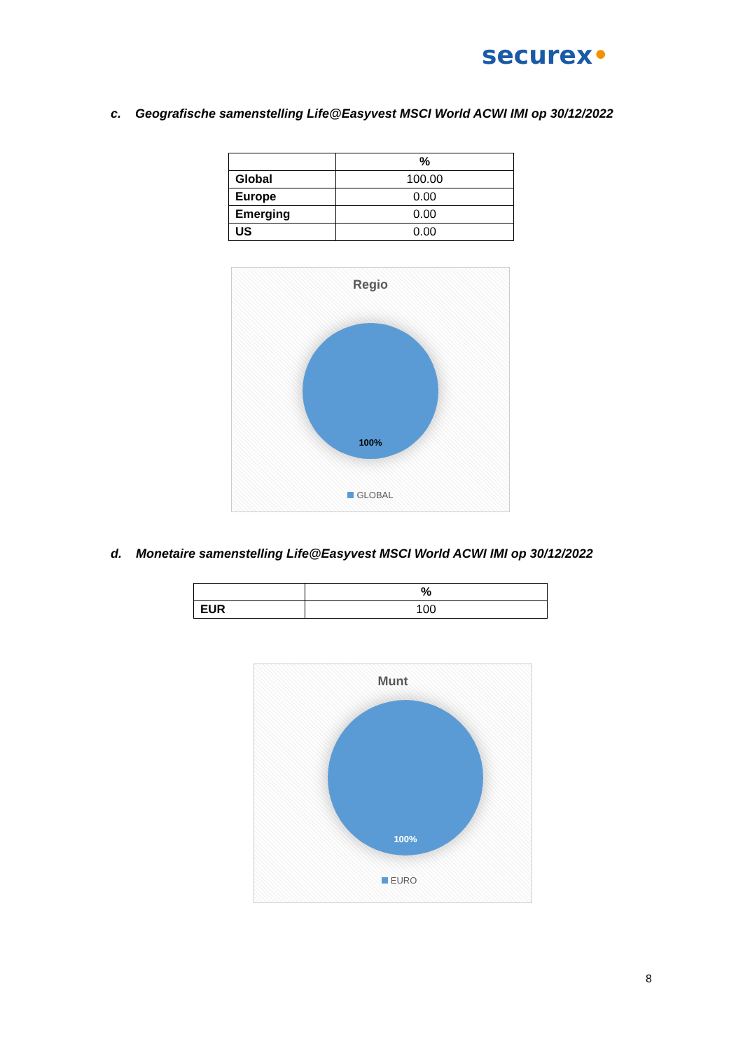securex•
c. Geografische samenstelling Life@Easyvest MSCI World ACWI IMI op 30/12/2022
| | % |
| --- | --- |
| Global | 100.00 |
| Europe | 0.00 |
| Emerging | 0.00 |
| US | 0.00 |
Regio
100%
GLOBAL
d. Monetaire samenstelling Life@Easyvest MSCI World ACWI IMI op 30/12/2022
| | % |
| --- | --- |
| EUR | 100 |
Munt
100%
EURO
8